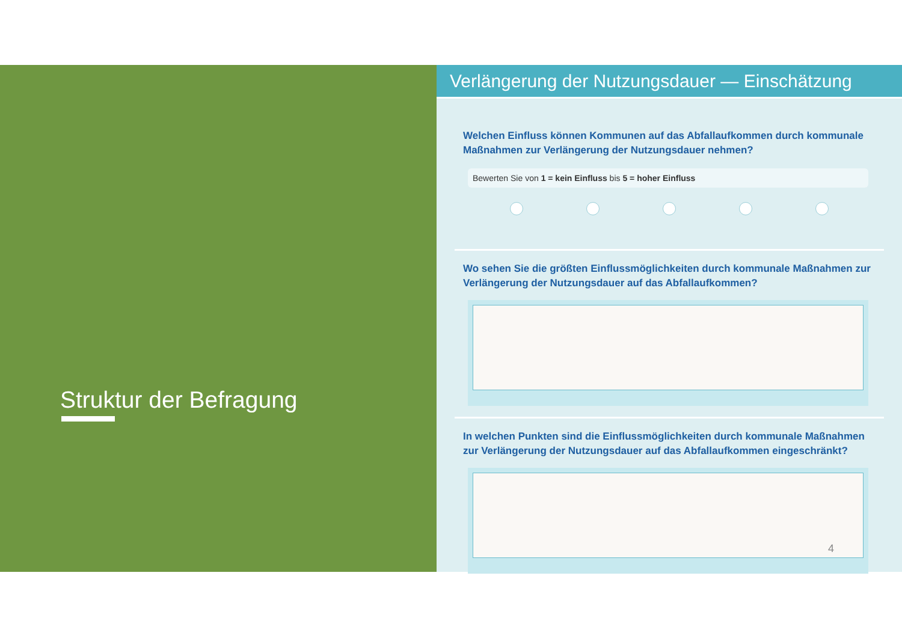Struktur der Befragung
Verlängerung der Nutzungsdauer — Einschätzung
Welchen Einfluss können Kommunen auf das Abfallaufkommen durch kommunale Maßnahmen zur Verlängerung der Nutzungsdauer nehmen?
Bewerten Sie von 1 = kein Einfluss bis 5 = hoher Einfluss
Wo sehen Sie die größten Einflussmöglichkeiten durch kommunale Maßnahmen zur Verlängerung der Nutzungsdauer auf das Abfallaufkommen?
In welchen Punkten sind die Einflussmöglichkeiten durch kommunale Maßnahmen zur Verlängerung der Nutzungsdauer auf das Abfallaufkommen eingeschränkt?
4